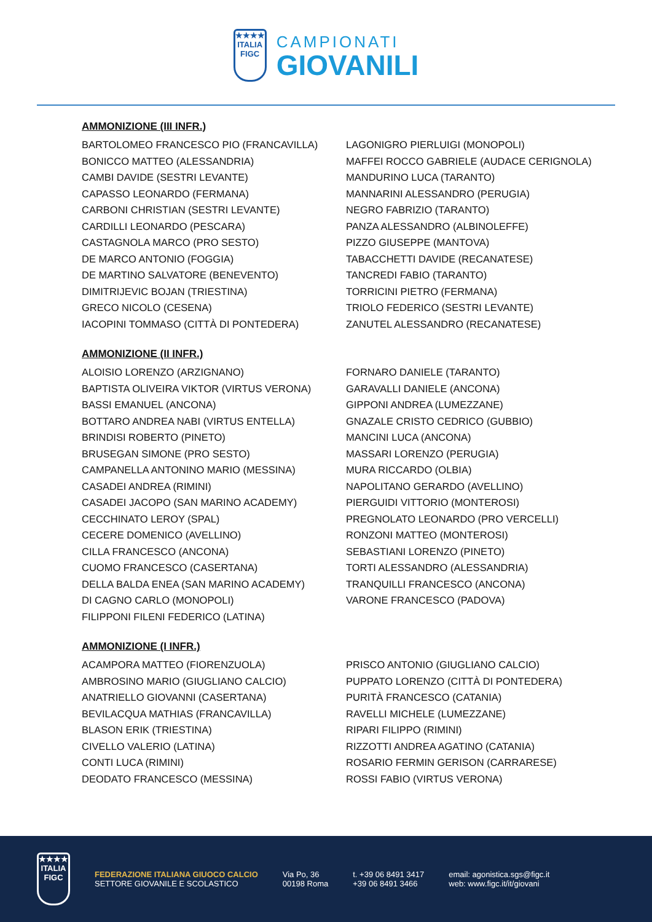★★★★
ITALIA
FIGC
CAMPIONATI
GIOVANILI
AMMONIZIONE (III INFR.)
BARTOLOMEO FRANCESCO PIO (FRANCAVILLA)
BONICCO MATTEO (ALESSANDRIA)
CAMBI DAVIDE (SESTRI LEVANTE)
CAPASSO LEONARDO (FERMANA)
CARBONI CHRISTIAN (SESTRI LEVANTE)
CARDILLI LEONARDO (PESCARA)
CASTAGNOLA MARCO (PRO SESTO)
DE MARCO ANTONIO (FOGGIA)
DE MARTINO SALVATORE (BENEVENTO)
DIMITRIJEVIC BOJAN (TRIESTINA)
GRECO NICOLO (CESENA)
IACOPINI TOMMASO (CITTÀ DI PONTEDERA)
LAGONIGRO PIERLUIGI (MONOPOLI)
MAFFEI ROCCO GABRIELE (AUDACE CERIGNOLA)
MANDURINO LUCA (TARANTO)
MANNARINI ALESSANDRO (PERUGIA)
NEGRO FABRIZIO (TARANTO)
PANZA ALESSANDRO (ALBINOLEFFE)
PIZZO GIUSEPPE (MANTOVA)
TABACCHETTI DAVIDE (RECANATESE)
TANCREDI FABIO (TARANTO)
TORRICINI PIETRO (FERMANA)
TRIOLO FEDERICO (SESTRI LEVANTE)
ZANUTEL ALESSANDRO (RECANATESE)
AMMONIZIONE (II INFR.)
ALOISIO LORENZO (ARZIGNANO)
BAPTISTA OLIVEIRA VIKTOR (VIRTUS VERONA)
BASSI EMANUEL (ANCONA)
BOTTARO ANDREA NABI (VIRTUS ENTELLA)
BRINDISI ROBERTO (PINETO)
BRUSEGAN SIMONE (PRO SESTO)
CAMPANELLA ANTONINO MARIO (MESSINA)
CASADEI ANDREA (RIMINI)
CASADEI JACOPO (SAN MARINO ACADEMY)
CECCHINATO LEROY (SPAL)
CECERE DOMENICO (AVELLINO)
CILLA FRANCESCO (ANCONA)
CUOMO FRANCESCO (CASERTANA)
DELLA BALDA ENEA (SAN MARINO ACADEMY)
DI CAGNO CARLO (MONOPOLI)
FILIPPONI FILENI FEDERICO (LATINA)
FORNARO DANIELE (TARANTO)
GARAVALLI DANIELE (ANCONA)
GIPPONI ANDREA (LUMEZZANE)
GNAZALE CRISTO CEDRICO (GUBBIO)
MANCINI LUCA (ANCONA)
MASSARI LORENZO (PERUGIA)
MURA RICCARDO (OLBIA)
NAPOLITANO GERARDO (AVELLINO)
PIERGUIDI VITTORIO (MONTEROSI)
PREGNOLATO LEONARDO (PRO VERCELLI)
RONZONI MATTEO (MONTEROSI)
SEBASTIANI LORENZO (PINETO)
TORTI ALESSANDRO (ALESSANDRIA)
TRANQUILLI FRANCESCO (ANCONA)
VARONE FRANCESCO (PADOVA)
AMMONIZIONE (I INFR.)
ACAMPORA MATTEO (FIORENZUOLA)
AMBROSINO MARIO (GIUGLIANO CALCIO)
ANATRIELLO GIOVANNI (CASERTANA)
BEVILACQUA MATHIAS (FRANCAVILLA)
BLASON ERIK (TRIESTINA)
CIVELLO VALERIO (LATINA)
CONTI LUCA (RIMINI)
DEODATO FRANCESCO (MESSINA)
PRISCO ANTONIO (GIUGLIANO CALCIO)
PUPPATO LORENZO (CITTÀ DI PONTEDERA)
PURITÀ FRANCESCO (CATANIA)
RAVELLI MICHELE (LUMEZZANE)
RIPARI FILIPPO (RIMINI)
RIZZOTTI ANDREA AGATINO (CATANIA)
ROSARIO FERMIN GERISON (CARRARESE)
ROSSI FABIO (VIRTUS VERONA)
★★★★
ITALIA
FIGC
FEDERAZIONE ITALIANA GIUOCO CALCIO
SETTORE GIOVANILE E SCOLASTICO
Via Po, 36
00198 Roma
t. +39 06 8491 3417
+39 06 8491 3466
email: agonistica.sgs@figc.it
web: www.figc.it/it/giovani